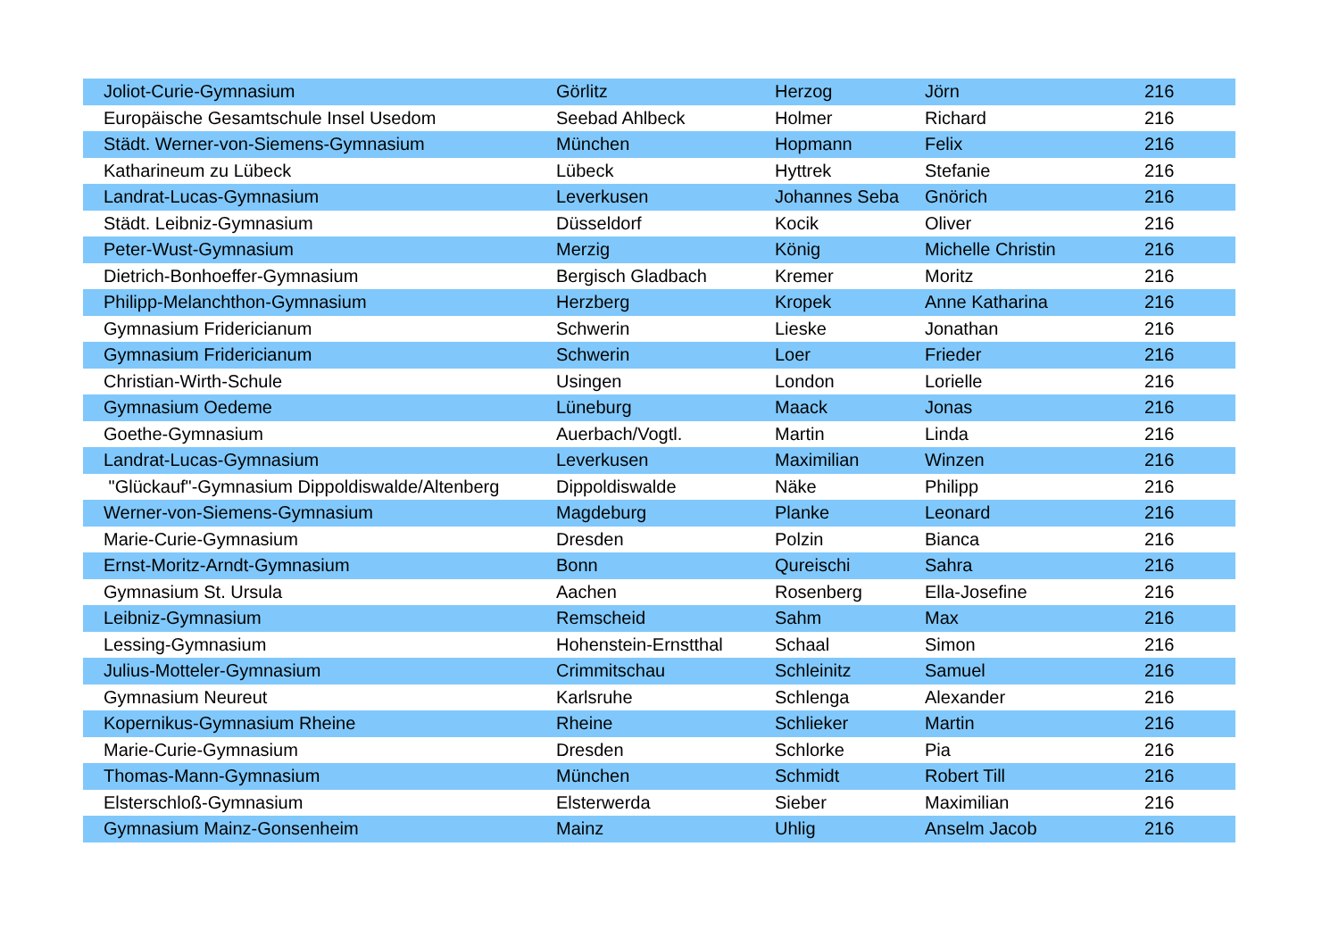| Joliot-Curie-Gymnasium | Görlitz | Herzog | Jörn | 216 |
| Europäische Gesamtschule Insel Usedom | Seebad Ahlbeck | Holmer | Richard | 216 |
| Städt. Werner-von-Siemens-Gymnasium | München | Hopmann | Felix | 216 |
| Katharineum zu Lübeck | Lübeck | Hyttrek | Stefanie | 216 |
| Landrat-Lucas-Gymnasium | Leverkusen | Johannes Seba | Gnörich | 216 |
| Städt. Leibniz-Gymnasium | Düsseldorf | Kocik | Oliver | 216 |
| Peter-Wust-Gymnasium | Merzig | König | Michelle Christin | 216 |
| Dietrich-Bonhoeffer-Gymnasium | Bergisch Gladbach | Kremer | Moritz | 216 |
| Philipp-Melanchthon-Gymnasium | Herzberg | Kropek | Anne Katharina | 216 |
| Gymnasium Fridericianum | Schwerin | Lieske | Jonathan | 216 |
| Gymnasium Fridericianum | Schwerin | Loer | Frieder | 216 |
| Christian-Wirth-Schule | Usingen | London | Lorielle | 216 |
| Gymnasium Oedeme | Lüneburg | Maack | Jonas | 216 |
| Goethe-Gymnasium | Auerbach/Vogtl. | Martin | Linda | 216 |
| Landrat-Lucas-Gymnasium | Leverkusen | Maximilian | Winzen | 216 |
| "Glückauf"-Gymnasium Dippoldiswalde/Altenberg | Dippoldiswalde | Näke | Philipp | 216 |
| Werner-von-Siemens-Gymnasium | Magdeburg | Planke | Leonard | 216 |
| Marie-Curie-Gymnasium | Dresden | Polzin | Bianca | 216 |
| Ernst-Moritz-Arndt-Gymnasium | Bonn | Qureischi | Sahra | 216 |
| Gymnasium St. Ursula | Aachen | Rosenberg | Ella-Josefine | 216 |
| Leibniz-Gymnasium | Remscheid | Sahm | Max | 216 |
| Lessing-Gymnasium | Hohenstein-Ernstthal | Schaal | Simon | 216 |
| Julius-Motteler-Gymnasium | Crimmitschau | Schleinitz | Samuel | 216 |
| Gymnasium Neureut | Karlsruhe | Schlenga | Alexander | 216 |
| Kopernikus-Gymnasium Rheine | Rheine | Schlieker | Martin | 216 |
| Marie-Curie-Gymnasium | Dresden | Schlorke | Pia | 216 |
| Thomas-Mann-Gymnasium | München | Schmidt | Robert Till | 216 |
| Elsterschloß-Gymnasium | Elsterwerda | Sieber | Maximilian | 216 |
| Gymnasium Mainz-Gonsenheim | Mainz | Uhlig | Anselm Jacob | 216 |